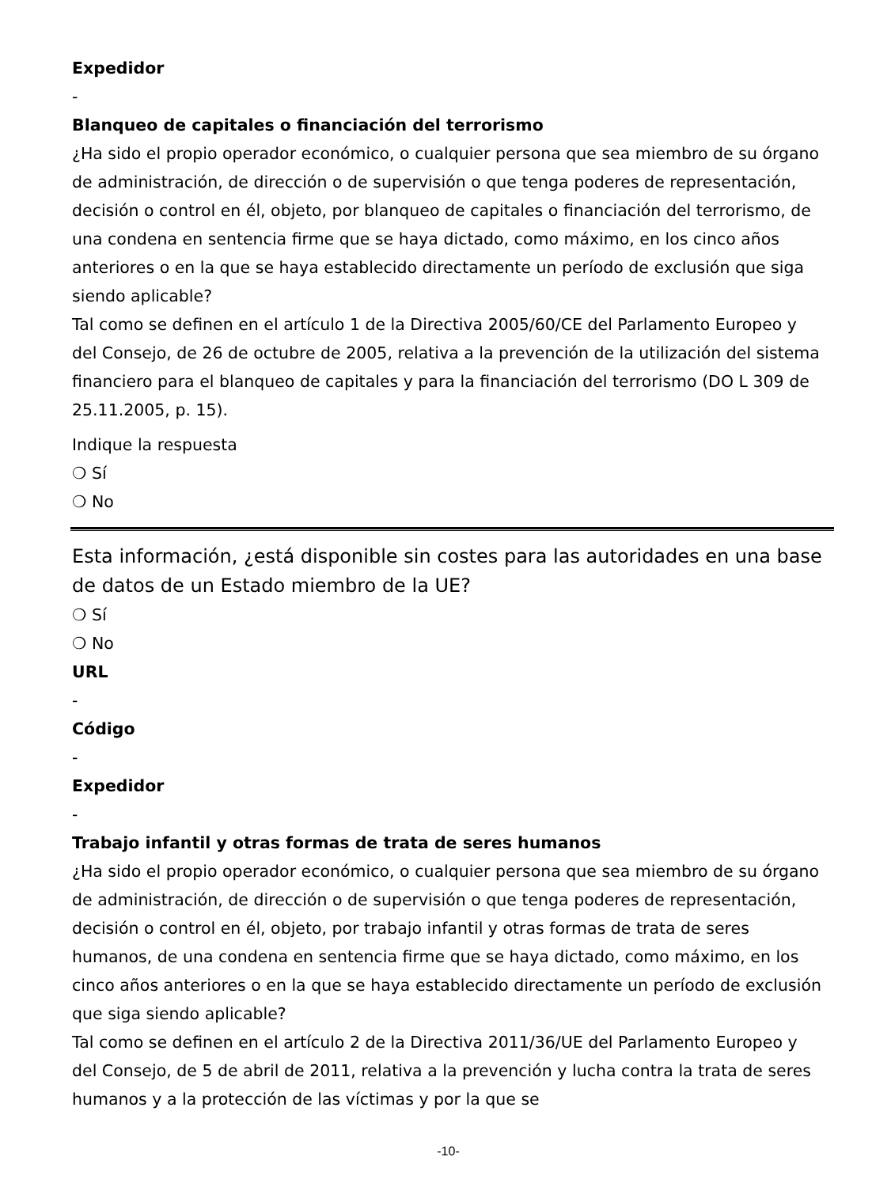Expedidor
-
Blanqueo de capitales o financiación del terrorismo
¿Ha sido el propio operador económico, o cualquier persona que sea miembro de su órgano de administración, de dirección o de supervisión o que tenga poderes de representación, decisión o control en él, objeto, por blanqueo de capitales o financiación del terrorismo, de una condena en sentencia firme que se haya dictado, como máximo, en los cinco años anteriores o en la que se haya establecido directamente un período de exclusión que siga siendo aplicable?
Tal como se definen en el artículo 1 de la Directiva 2005/60/CE del Parlamento Europeo y del Consejo, de 26 de octubre de 2005, relativa a la prevención de la utilización del sistema financiero para el blanqueo de capitales y para la financiación del terrorismo (DO L 309 de 25.11.2005, p. 15).
Indique la respuesta
❍ Sí
❍ No
Esta información, ¿está disponible sin costes para las autoridades en una base de datos de un Estado miembro de la UE?
❍ Sí
❍ No
URL
-
Código
-
Expedidor
-
Trabajo infantil y otras formas de trata de seres humanos
¿Ha sido el propio operador económico, o cualquier persona que sea miembro de su órgano de administración, de dirección o de supervisión o que tenga poderes de representación, decisión o control en él, objeto, por trabajo infantil y otras formas de trata de seres humanos, de una condena en sentencia firme que se haya dictado, como máximo, en los cinco años anteriores o en la que se haya establecido directamente un período de exclusión que siga siendo aplicable?
Tal como se definen en el artículo 2 de la Directiva 2011/36/UE del Parlamento Europeo y del Consejo, de 5 de abril de 2011, relativa a la prevención y lucha contra la trata de seres humanos y a la protección de las víctimas y por la que se
-10-